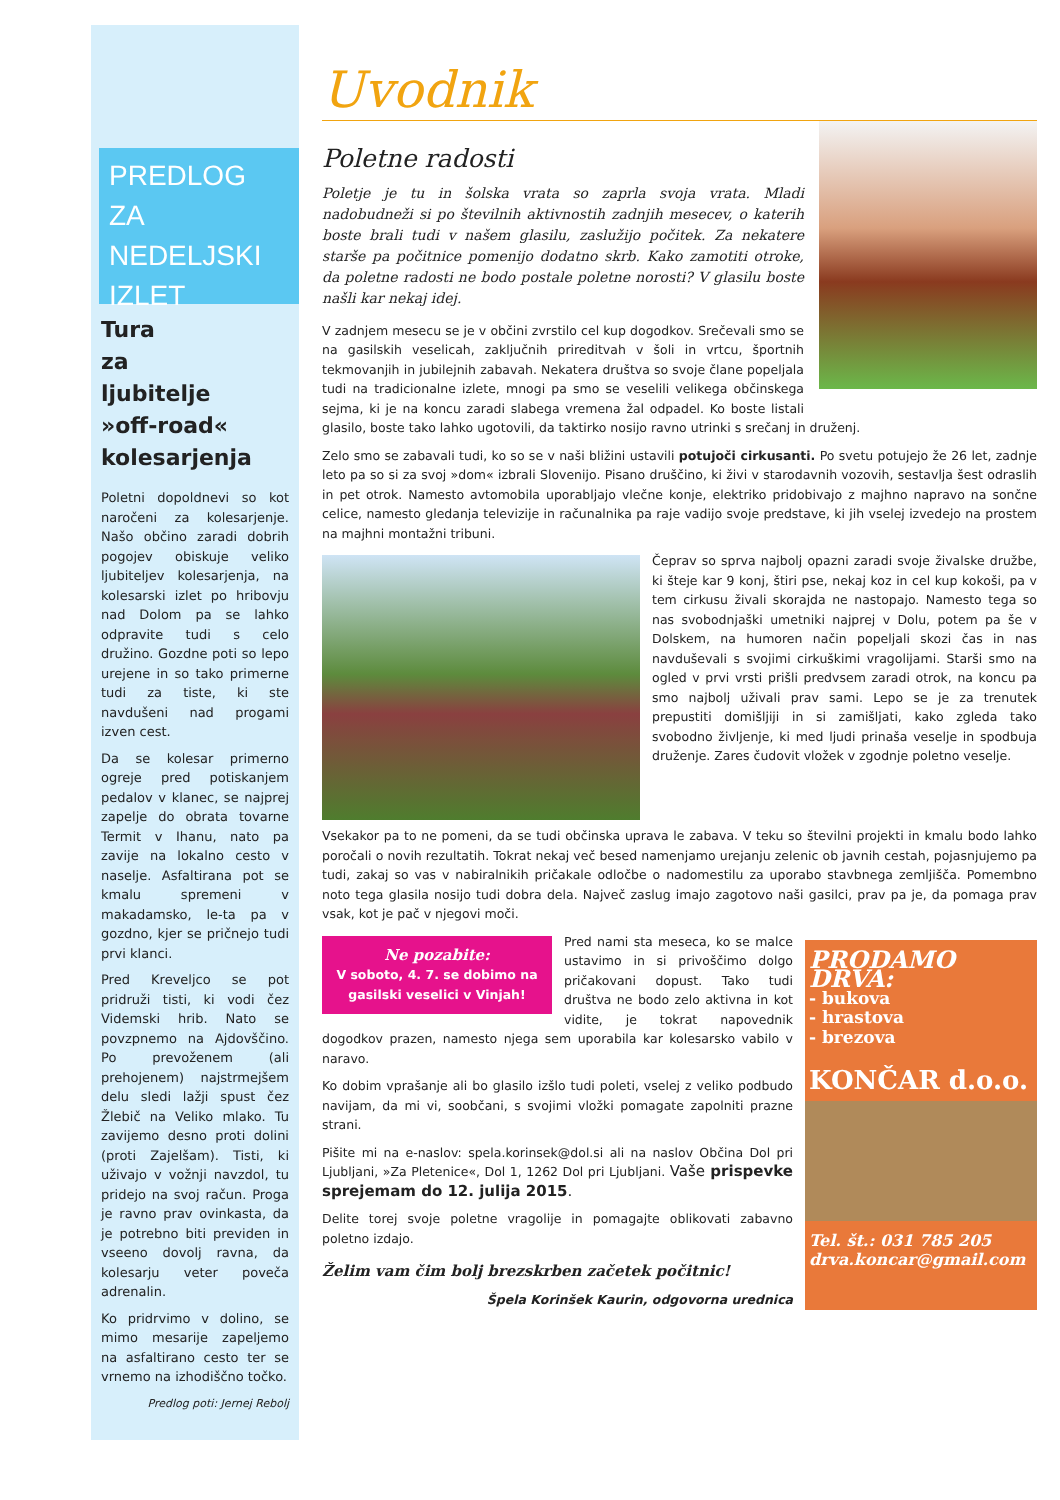PREDLOG ZA
NEDELJSKI
IZLET
Tura
za
ljubitelje
»off-road«
kolesarjenja
Poletni dopoldnevi so kot naročeni za kolesarjenje. Našo občino zaradi dobrih pogojev obiskuje veliko ljubiteljev kolesarjenja, na kolesarski izlet po hribovju nad Dolom pa se lahko odpravite tudi s celo družino. Gozdne poti so lepo urejene in so tako primerne tudi za tiste, ki ste navdušeni nad progami izven cest.
Da se kolesar primerno ogreje pred potiskanjem pedalov v klanec, se najprej zapelje do obrata tovarne Termit v Ihanu, nato pa zavije na lokalno cesto v naselje. Asfaltirana pot se kmalu spremeni v makadamsko, le-ta pa v gozdno, kjer se pričnejo tudi prvi klanci.
Pred Kreveljco se pot pridruži tisti, ki vodi čez Videmski hrib. Nato se povzpnemo na Ajdovščino. Po prevoženem (ali prehojenem) najstrmejšem delu sledi lažji spust čez Žlebič na Veliko mlako. Tu zavijemo desno proti dolini (proti Zajelšam). Tisti, ki uživajo v vožnji navzdol, tu pridejo na svoj račun. Proga je ravno prav ovinkasta, da je potrebno biti previden in vseeno dovolj ravna, da kolesarju veter poveča adrenalin.
Ko pridrvimo v dolino, se mimo mesarije zapeljemo na asfaltirano cesto ter se vrnemo na izhodiščno točko.
Predlog poti: Jernej Rebolj
Uvodnik
Poletne radosti
Poletje je tu in šolska vrata so zaprla svoja vrata. Mladi nadobudneži si po številnih aktivnostih zadnjih mesecev, o katerih boste brali tudi v našem glasilu, zaslužijo počitek. Za nekatere starše pa počitnice pomenijo dodatno skrb. Kako zamotiti otroke, da poletne radosti ne bodo postale poletne norosti? V glasilu boste našli kar nekaj idej.
V zadnjem mesecu se je v občini zvrstilo cel kup dogodkov. Srečevali smo se na gasilskih veselicah, zaključnih prireditvah v šoli in vrtcu, športnih tekmovanjih in jubilejnih zabavah. Nekatera društva so svoje člane popeljala tudi na tradicionalne izlete, mnogi pa smo se veselili velikega občinskega sejma, ki je na koncu zaradi slabega vremena žal odpadel. Ko boste listali glasilo, boste tako lahko ugotovili, da taktirko nosijo ravno utrinki s srečanj in druženj.
Zelo smo se zabavali tudi, ko so se v naši bližini ustavili potujoči cirkusanti. Po svetu potujejo že 26 let, zadnje leto pa so si za svoj »dom« izbrali Slovenijo. Pisano druščino, ki živi v starodavnih vozovih, sestavlja šest odraslih in pet otrok. Namesto avtomobila uporabljajo vlečne konje, elektriko pridobivajo z majhno napravo na sončne celice, namesto gledanja televizije in računalnika pa raje vadijo svoje predstave, ki jih vselej izvedejo na prostem na majhni montažni tribuni.
Čeprav so sprva najbolj opazni zaradi svoje živalske družbe, ki šteje kar 9 konj, štiri pse, nekaj koz in cel kup kokoši, pa v tem cirkusu živali skorajda ne nastopajo. Namesto tega so nas svobodnjaški umetniki najprej v Dolu, potem pa še v Dolskem, na humoren način popeljali skozi čas in nas navduševali s svojimi cirkuškimi vragolijami. Starši smo na ogled v prvi vrsti prišli predvsem zaradi otrok, na koncu pa smo najbolj uživali prav sami. Lepo se je za trenutek prepustiti domišljiji in si zamišljati, kako zgleda tako svobodno življenje, ki med ljudi prinaša veselje in spodbuja druženje. Zares čudovit vložek v zgodnje poletno veselje.
Vsekakor pa to ne pomeni, da se tudi občinska uprava le zabava. V teku so številni projekti in kmalu bodo lahko poročali o novih rezultatih. Tokrat nekaj več besed namenjamo urejanju zelenic ob javnih cestah, pojasnjujemo pa tudi, zakaj so vas v nabiralnikih pričakale odločbe o nadomestilu za uporabo stavbnega zemljišča. Pomembno noto tega glasila nosijo tudi dobra dela. Največ zaslug imajo zagotovo naši gasilci, prav pa je, da pomaga prav vsak, kot je pač v njegovi moči.
PRODAMO DRVA:
- bukova
- hrastova
- brezova
KONČAR d.o.o.
Tel. št.: 031 785 205
drva.koncar@gmail.com
Ne pozabite:
V soboto, 4. 7. se dobimo na gasilski veselici v Vinjah!
Pred nami sta meseca, ko se malce ustavimo in si privoščimo dolgo pričakovani dopust. Tako tudi društva ne bodo zelo aktivna in kot vidite, je tokrat napovednik dogodkov prazen, namesto njega sem uporabila kar kolesarsko vabilo v naravo.
Ko dobim vprašanje ali bo glasilo izšlo tudi poleti, vselej z veliko podbudo navijam, da mi vi, soobčani, s svojimi vložki pomagate zapolniti prazne strani.
Pišite mi na e-naslov: spela.korinsek@dol.si ali na naslov Občina Dol pri Ljubljani, »Za Pletenice«, Dol 1, 1262 Dol pri Ljubljani. Vaše prispevke sprejemam do 12. julija 2015.
Delite torej svoje poletne vragolije in pomagajte oblikovati zabavno poletno izdajo.
Želim vam čim bolj brezskrben začetek počitnic!
Špela Korinšek Kaurin, odgovorna urednica